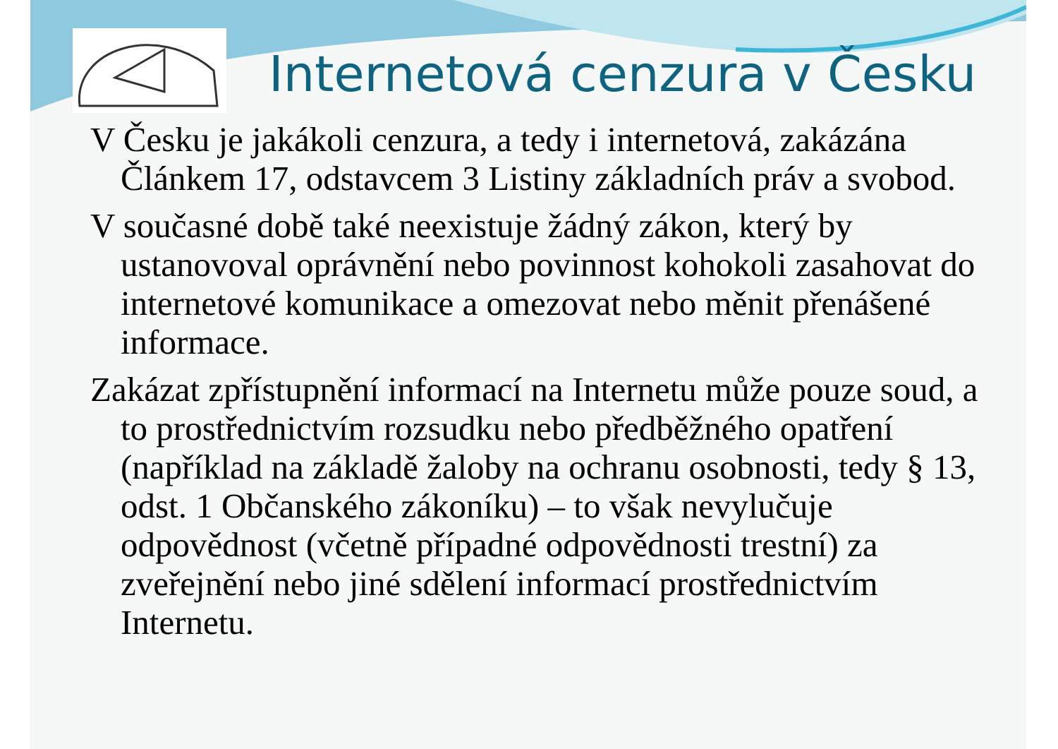Internetová cenzura v Česku
V Česku je jakákoli cenzura, a tedy i internetová, zakázána Článkem 17, odstavcem 3 Listiny základních práv a svobod.
V současné době také neexistuje žádný zákon, který by ustanovoval oprávnění nebo povinnost kohokoli zasahovat do internetové komunikace a omezovat nebo měnit přenášené informace.
Zakázat zpřístupnění informací na Internetu může pouze soud, a to prostřednictvím rozsudku nebo předběžného opatření (například na základě žaloby na ochranu osobnosti, tedy § 13, odst. 1 Občanského zákoníku) – to však nevylučuje odpovědnost (včetně případné odpovědnosti trestní) za zveřejnění nebo jiné sdělení informací prostřednictvím Internetu.